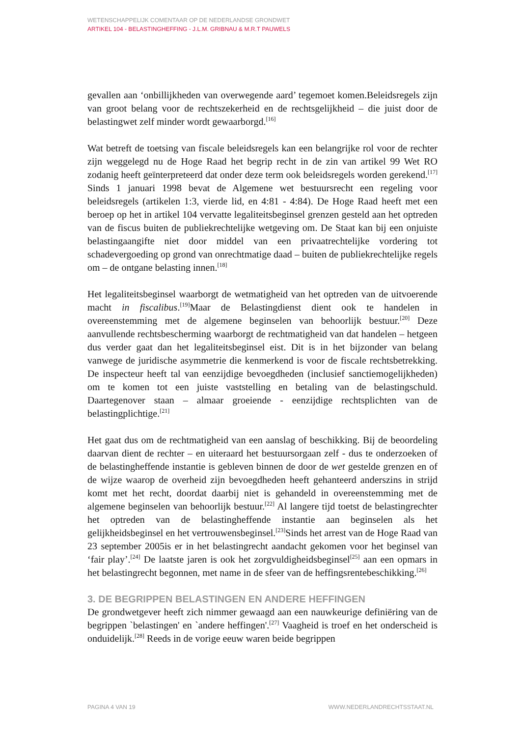WETENSCHAPPELIJK COMENTAAR OP DE NEDERLANDSE GRONDWET
ARTIKEL 104 - BELASTINGHEFFING - J.L.M. GRIBNAU & M.R.T PAUWELS
gevallen aan ‘onbillijkheden van overwegende aard’ tegemoet komen.Beleidsregels zijn van groot belang voor de rechtszekerheid en de rechtsgelijkheid – die juist door de belastingwet zelf minder wordt gewaarborgd.<sup>[16]</sup>
Wat betreft de toetsing van fiscale beleidsregels kan een belangrijke rol voor de rechter zijn weggelegd nu de Hoge Raad het begrip recht in de zin van artikel 99 Wet RO zodanig heeft geïnterpreteerd dat onder deze term ook beleidsregels worden gerekend.<sup>[17]</sup> Sinds 1 januari 1998 bevat de Algemene wet bestuursrecht een regeling voor beleidsregels (artikelen 1:3, vierde lid, en 4:81 - 4:84). De Hoge Raad heeft met een beroep op het in artikel 104 vervatte legaliteitsbeginsel grenzen gesteld aan het optreden van de fiscus buiten de publiekrechtelijke wetgeving om. De Staat kan bij een onjuiste belastingaangifte niet door middel van een privaatrechtelijke vordering tot schadevergoeding op grond van onrechtmatige daad – buiten de publiekrechtelijke regels om – de ontgane belasting innen.<sup>[18]</sup>
Het legaliteitsbeginsel waarborgt de wetmatigheid van het optreden van de uitvoerende macht in fiscalibus.<sup>[19]</sup>Maar de Belastingdienst dient ook te handelen in overeenstemming met de algemene beginselen van behoorlijk bestuur.<sup>[20]</sup> Deze aanvullende rechtsbescherming waarborgt de rechtmatigheid van dat handelen – hetgeen dus verder gaat dan het legaliteitsbeginsel eist. Dit is in het bijzonder van belang vanwege de juridische asymmetrie die kenmerkend is voor de fiscale rechtsbetrekking. De inspecteur heeft tal van eenzijdige bevoegdheden (inclusief sanctiemogelijkheden) om te komen tot een juiste vaststelling en betaling van de belastingschuld. Daartegenover staan – almaar groeiende - eenzijdige rechtsplichten van de belastingplichtige.<sup>[21]</sup>
Het gaat dus om de rechtmatigheid van een aanslag of beschikking. Bij de beoordeling daarvan dient de rechter – en uiteraard het bestuursorgaan zelf - dus te onderzoeken of de belastingheffende instantie is gebleven binnen de door de wet gestelde grenzen en of de wijze waarop de overheid zijn bevoegdheden heeft gehanteerd anderszins in strijd komt met het recht, doordat daarbij niet is gehandeld in overeenstemming met de algemene beginselen van behoorlijk bestuur.<sup>[22]</sup> Al langere tijd toetst de belastingrechter het optreden van de belastingheffende instantie aan beginselen als het gelijkheidsbeginsel en het vertrouwensbeginsel.<sup>[23]</sup>Sinds het arrest van de Hoge Raad van 23 september 2005is er in het belastingrecht aandacht gekomen voor het beginsel van ‘fair play’.<sup>[24]</sup> De laatste jaren is ook het zorgvuldigheidsbeginsel<sup>[25]</sup> aan een opmars in het belastingrecht begonnen, met name in de sfeer van de heffingsrentebeschikking.<sup>[26]</sup>
3. DE BEGRIPPEN BELASTINGEN EN ANDERE HEFFINGEN
De grondwetgever heeft zich nimmer gewaagd aan een nauwkeurige definiëring van de begrippen `belastingen' en `andere heffingen'.<sup>[27]</sup> Vaagheid is troef en het onderscheid is onduidelijk.<sup>[28]</sup> Reeds in de vorige eeuw waren beide begrippen
PAGINA 4 VAN 19 WWW.NEDERLANDRECHTSSTAAT.NL